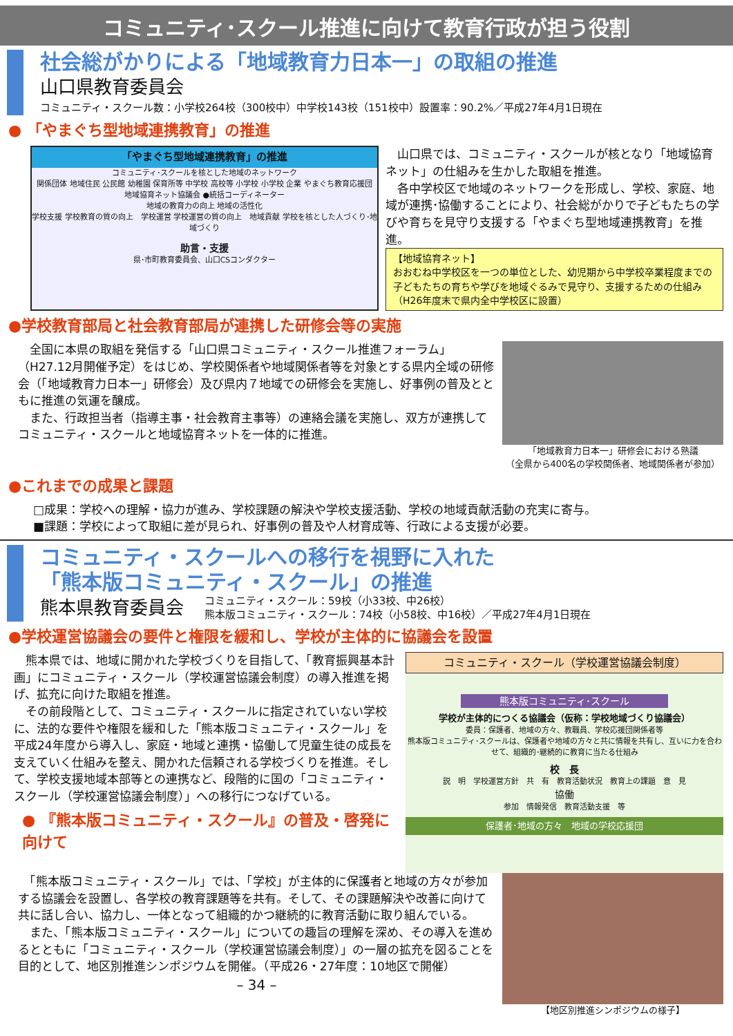コミュニティ･スクール推進に向けて教育行政が担う役割
社会総がかりによる「地域教育力日本一」の取組の推進
山口県教育委員会
コミュニティ・スクール数：小学校264校（300校中）中学校143校（151校中）設置率：90.2%／平成27年4月1日現在
● 「やまぐち型地域連携教育」の推進
「やまぐち型地域連携教育」の推進
コミュニティ･スクールを核とした地域のネットワーク
関係団体 地域住民 公民館 幼稚園 保育所等 中学校 高校等 小学校 小学校 企業 やまぐち教育応援団
地域協育ネット協議会 ●統括コーディネーター
地域の教育力の向上 地域の活性化
学校支援 学校教育の質の向上　学校運営 学校運営の質の向上　地域貢献 学校を核とした人づくり･地域づくり
助言・支援
県･市町教育委員会、山口CSコンダクター
　山口県では、コミュニティ・スクールが核となり「地域協育ネット」の仕組みを生かした取組を推進。
　各中学校区で地域のネットワークを形成し、学校、家庭、地域が連携･協働することにより、社会総がかりで子どもたちの学びや育ちを見守り支援する「やまぐち型地域連携教育」を推進。
【地域協育ネット】
おおむね中学校区を一つの単位とした、幼児期から中学校卒業程度までの子どもたちの育ちや学びを地域ぐるみで見守り、支援するための仕組み　（H26年度末で県内全中学校区に設置）
●学校教育部局と社会教育部局が連携した研修会等の実施
　全国に本県の取組を発信する「山口県コミュニティ・スクール推進フォーラム」（H27.12月開催予定）をはじめ、学校関係者や地域関係者等を対象とする県内全域の研修会（「地域教育力日本一」研修会）及び県内７地域での研修会を実施し、好事例の普及とともに推進の気運を醸成。
　また、行政担当者（指導主事・社会教育主事等）の連絡会議を実施し、双方が連携してコミュニティ・スクールと地域協育ネットを一体的に推進。
「地域教育力日本一」研修会における熟議
（全県から400名の学校関係者、地域関係者が参加）
●これまでの成果と課題
□成果：学校への理解・協力が進み、学校課題の解決や学校支援活動、学校の地域貢献活動の充実に寄与。
■課題：学校によって取組に差が見られ、好事例の普及や人材育成等、行政による支援が必要。
コミュニティ・スクールへの移行を視野に入れた
「熊本版コミュニティ・スクール」の推進
熊本県教育委員会
コミュニティ・スクール：59校（小33校、中26校）
熊本版コミュニティ・スクール：74校（小58校、中16校）／平成27年4月1日現在
●学校運営協議会の要件と権限を緩和し、学校が主体的に協議会を設置
　熊本県では、地域に開かれた学校づくりを目指して、「教育振興基本計画」にコミュニティ・スクール（学校運営協議会制度）の導入推進を掲げ、拡充に向けた取組を推進。
　その前段階として、コミュニティ・スクールに指定されていない学校に、法的な要件や権限を緩和した「熊本版コミュニティ・スクール」を平成24年度から導入し、家庭・地域と連携・協働して児童生徒の成長を支えていく仕組みを整え、開かれた信頼される学校づくりを推進。そして、学校支援地域本部等との連携など、段階的に国の「コミュニティ・スクール（学校運営協議会制度）」への移行につなげている。
● 『熊本版コミュニティ・スクール』の普及・啓発に向けて
コミュニティ・スクール（学校運営協議会制度）
熊本版コミュニティ･スクール
学校が主体的につくる協議会（仮称：学校地域づくり協議会）
委員：保護者、地域の方々、教職員、学校応援団関係者等
熊本版コミュニティ･スクールは、保護者や地域の方々と共に情報を共有し、互いに力を合わせて、組織的･継続的に教育に当たる仕組み
校　長
説　明　学校運営方針　共　有　教育活動状況　教育上の課題　意　見
協働
参加　情報発信　教育活動支援　等
保護者･地域の方々　地域の学校応援団
　「熊本版コミュニティ・スクール」では、「学校」が主体的に保護者と地域の方々が参加する協議会を設置し、各学校の教育課題等を共有。そして、その課題解決や改善に向けて共に話し合い、協力し、一体となって組織的かつ継続的に教育活動に取り組んでいる。
　また、「熊本版コミュニティ・スクール」についての趣旨の理解を深め、その導入を進めるとともに「コミュニティ・スクール（学校運営協議会制度）」の一層の拡充を図ることを目的として、地区別推進シンポジウムを開催。（平成26・27年度：10地区で開催）
– 34 –
【地区別推進シンポジウムの様子】